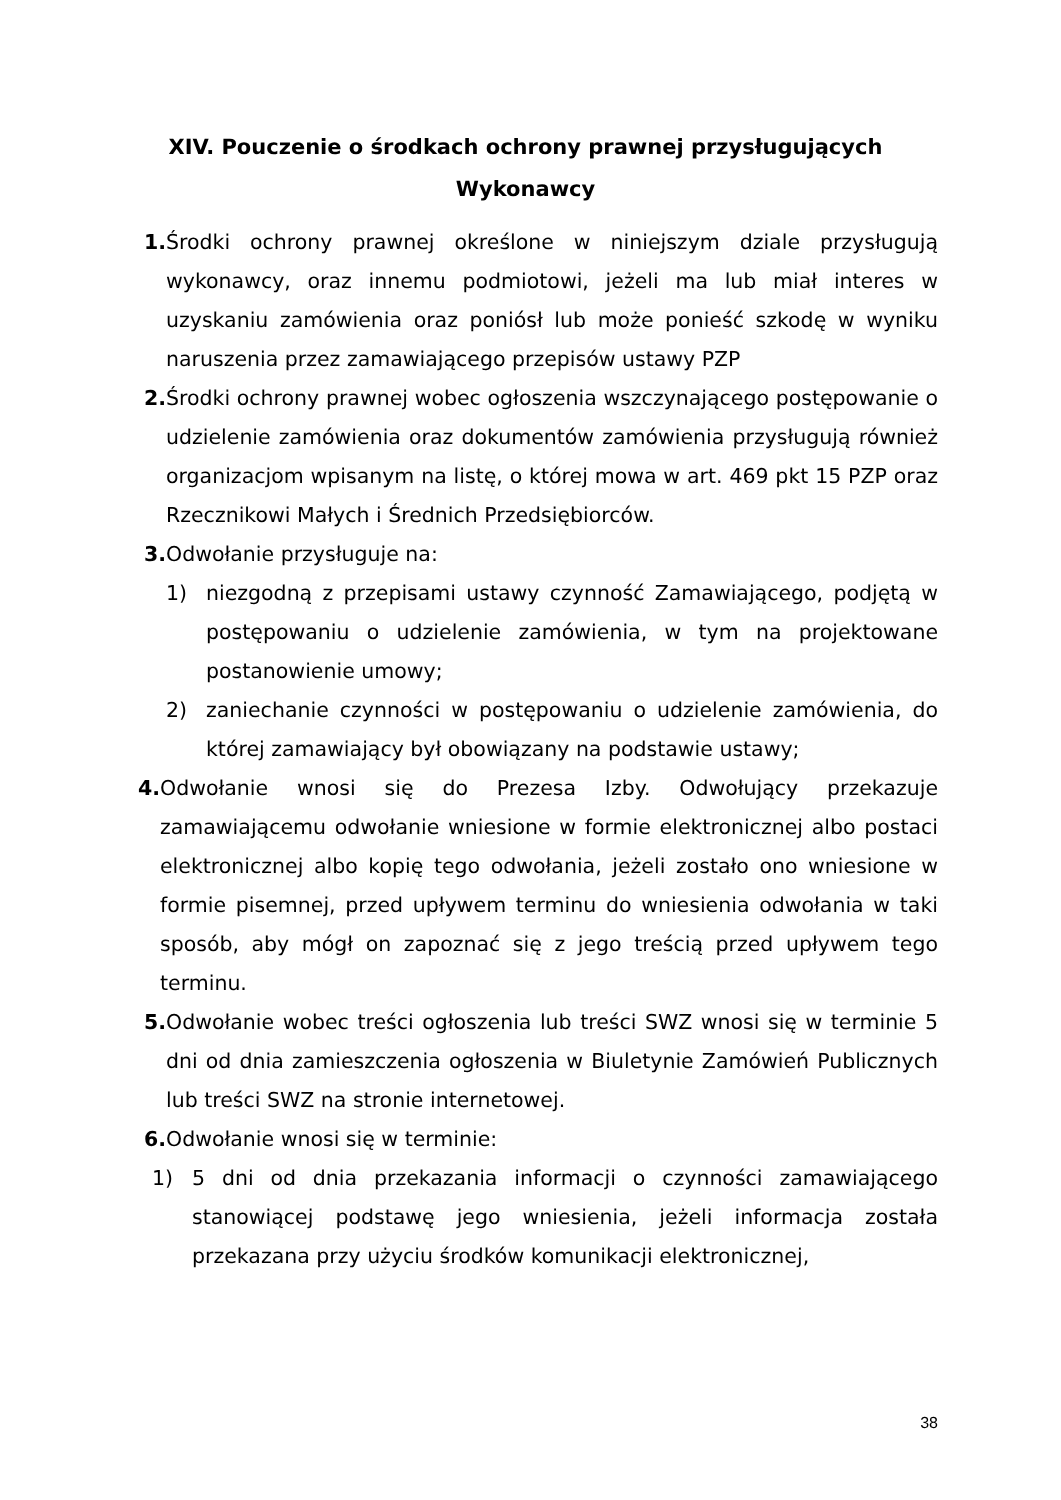XIV. Pouczenie o środkach ochrony prawnej przysługujących Wykonawcy
1. Środki ochrony prawnej określone w niniejszym dziale przysługują wykonawcy, oraz innemu podmiotowi, jeżeli ma lub miał interes w uzyskaniu zamówienia oraz poniósł lub może ponieść szkodę w wyniku naruszenia przez zamawiającego przepisów ustawy PZP
2. Środki ochrony prawnej wobec ogłoszenia wszczynającego postępowanie o udzielenie zamówienia oraz dokumentów zamówienia przysługują również organizacjom wpisanym na listę, o której mowa w art. 469 pkt 15 PZP oraz Rzecznikowi Małych i Średnich Przedsiębiorców.
3. Odwołanie przysługuje na:
1) niezgodną z przepisami ustawy czynność Zamawiającego, podjętą w postępowaniu o udzielenie zamówienia, w tym na projektowane postanowienie umowy;
2) zaniechanie czynności w postępowaniu o udzielenie zamówienia, do której zamawiający był obowiązany na podstawie ustawy;
4. Odwołanie wnosi się do Prezesa Izby. Odwołujący przekazuje zamawiającemu odwołanie wniesione w formie elektronicznej albo postaci elektronicznej albo kopię tego odwołania, jeżeli zostało ono wniesione w formie pisemnej, przed upływem terminu do wniesienia odwołania w taki sposób, aby mógł on zapoznać się z jego treścią przed upływem tego terminu.
5. Odwołanie wobec treści ogłoszenia lub treści SWZ wnosi się w terminie 5 dni od dnia zamieszczenia ogłoszenia w Biuletynie Zamówień Publicznych lub treści SWZ na stronie internetowej.
6. Odwołanie wnosi się w terminie:
1) 5 dni od dnia przekazania informacji o czynności zamawiającego stanowiącej podstawę jego wniesienia, jeżeli informacja została przekazana przy użyciu środków komunikacji elektronicznej,
38